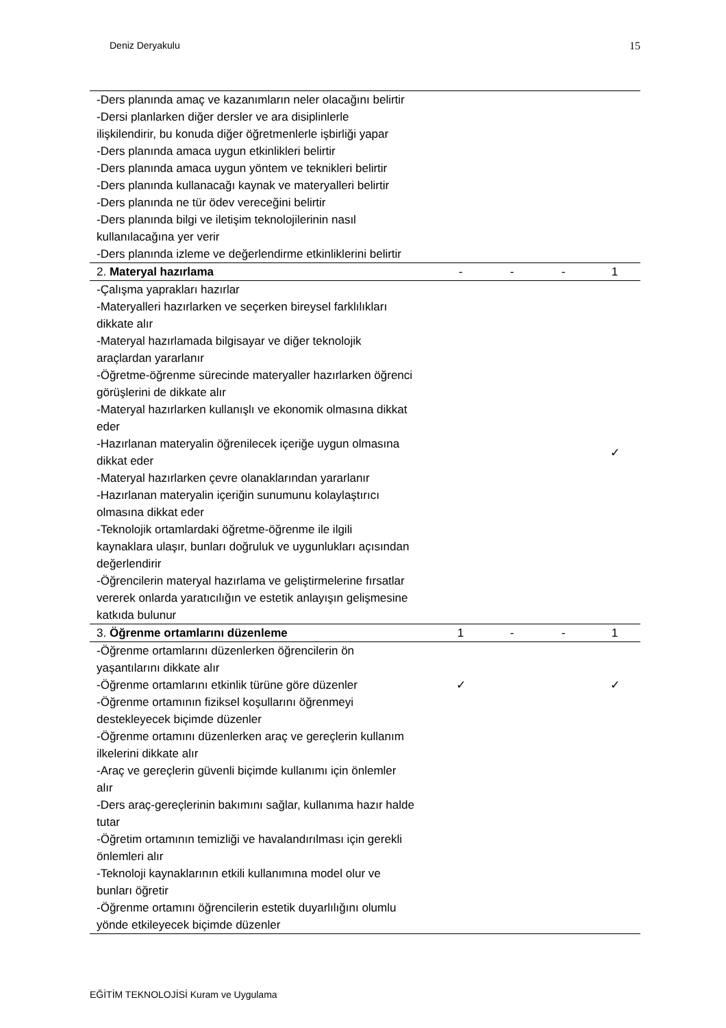Deniz Deryakulu 15
| -Ders planında amaç ve kazanımların neler olacağını belirtir -Dersi planlarken diğer dersler ve ara disiplinlerle ilişkilendirir, bu konuda diğer öğretmenlerle işbirliği yapar -Ders planında amaca uygun etkinlikleri belirtir -Ders planında amaca uygun yöntem ve teknikleri belirtir -Ders planında kullanacağı kaynak ve materyalleri belirtir -Ders planında ne tür ödev vereceğini belirtir -Ders planında bilgi ve iletişim teknolojilerinin nasıl kullanılacağına yer verir -Ders planında izleme ve değerlendirme etkinliklerini belirtir | | | | |
| 2. Materyal hazırlama | - | - | - | 1 |
| -Çalışma yaprakları hazırlar -Materyalleri hazırlarken ve seçerken bireysel farklılıkları dikkate alır -Materyal hazırlamada bilgisayar ve diğer teknolojik araçlardan yararlanır -Öğretme-öğrenme sürecinde materyaller hazırlarken öğrenci görüşlerini de dikkate alır -Materyal hazırlarken kullanışlı ve ekonomik olmasına dikkat eder -Hazırlanan materyalin öğrenilecek içeriğe uygun olmasına dikkat eder -Materyal hazırlarken çevre olanaklarından yararlanır -Hazırlanan materyalin içeriğin sunumunu kolaylaştırıcı olmasına dikkat eder -Teknolojik ortamlardaki öğretme-öğrenme ile ilgili kaynaklara ulaşır, bunları doğruluk ve uygunlukları açısından değerlendirir -Öğrencilerin materyal hazırlama ve geliştirmelerine fırsatlar vererek onlarda yaratıcılığın ve estetik anlayışın gelişmesine katkıda bulunur | | | | ✓ |
| 3. Öğrenme ortamlarını düzenleme | 1 | - | - | 1 |
| -Öğrenme ortamlarını düzenlerken öğrencilerin ön yaşantılarını dikkate alır -Öğrenme ortamlarını etkinlik türüne göre düzenler -Öğrenme ortamının fiziksel koşullarını öğrenmeyi destekleyecek biçimde düzenler -Öğrenme ortamını düzenlerken araç ve gereçlerin kullanım ilkelerini dikkate alır -Araç ve gereçlerin güvenli biçimde kullanımı için önlemler alır -Ders araç-gereçlerinin bakımını sağlar, kullanıma hazır halde tutar -Öğretim ortamının temizliği ve havalandırılması için gerekli önlemleri alır -Teknoloji kaynaklarının etkili kullanımına model olur ve bunları öğretir -Öğrenme ortamını öğrencilerin estetik duyarlılığını olumlu yönde etkileyecek biçimde düzenler | ✓ | | | ✓ |
EĞİTİM TEKNOLOJİSİ Kuram ve Uygulama